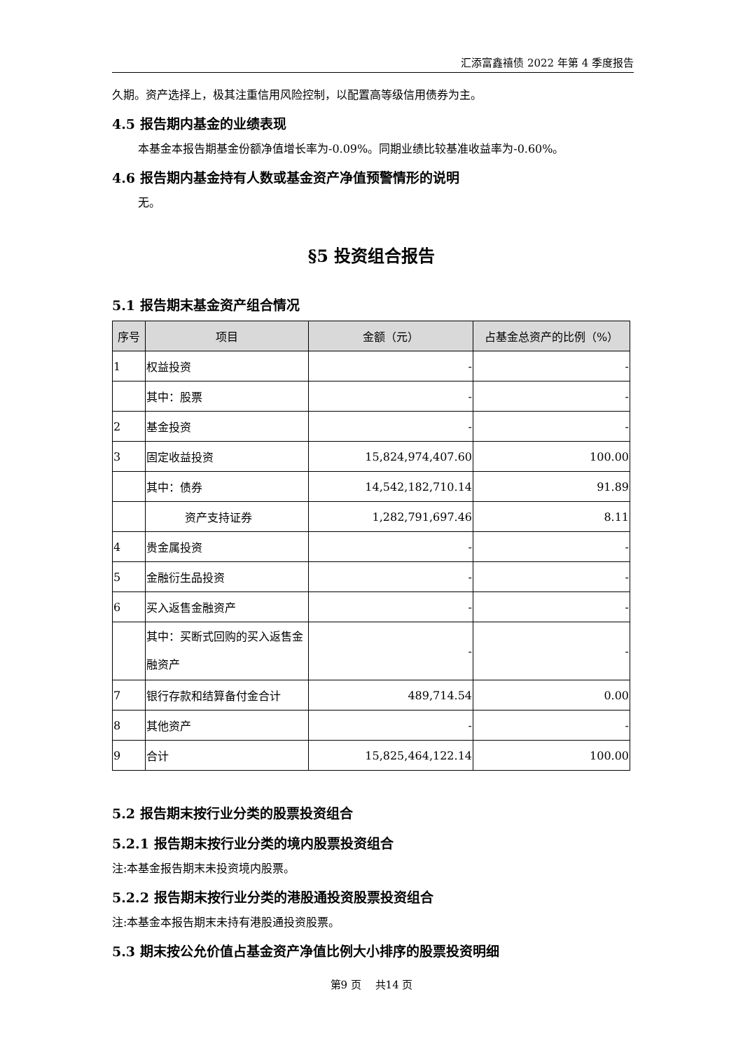汇添富鑫禧债 2022 年第 4 季度报告
久期。资产选择上，极其注重信用风险控制，以配置高等级信用债券为主。
4.5 报告期内基金的业绩表现
本基金本报告期基金份额净值增长率为-0.09%。同期业绩比较基准收益率为-0.60%。
4.6 报告期内基金持有人数或基金资产净值预警情形的说明
无。
§5 投资组合报告
5.1 报告期末基金资产组合情况
| 序号 | 项目 | 金额（元） | 占基金总资产的比例（%） |
| --- | --- | --- | --- |
| 1 | 权益投资 | - | - |
| | 其中：股票 | - | - |
| 2 | 基金投资 | - | - |
| 3 | 固定收益投资 | 15,824,974,407.60 | 100.00 |
| | 其中：债券 | 14,542,182,710.14 | 91.89 |
| | 资产支持证券 | 1,282,791,697.46 | 8.11 |
| 4 | 贵金属投资 | - | - |
| 5 | 金融衍生品投资 | - | - |
| 6 | 买入返售金融资产 | - | - |
| | 其中：买断式回购的买入返售金融资产 | - | - |
| 7 | 银行存款和结算备付金合计 | 489,714.54 | 0.00 |
| 8 | 其他资产 | - | - |
| 9 | 合计 | 15,825,464,122.14 | 100.00 |
5.2 报告期末按行业分类的股票投资组合
5.2.1 报告期末按行业分类的境内股票投资组合
注:本基金报告期末未投资境内股票。
5.2.2 报告期末按行业分类的港股通投资股票投资组合
注:本基金本报告期末未持有港股通投资股票。
5.3 期末按公允价值占基金资产净值比例大小排序的股票投资明细
第9 页　 共14 页